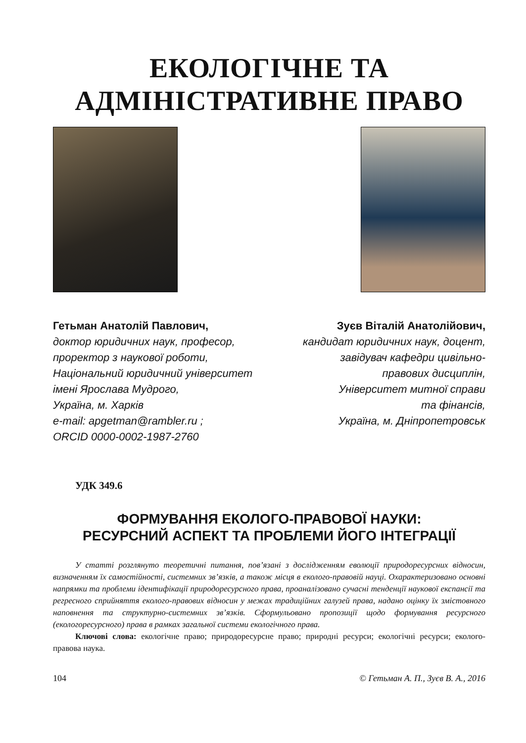ЕКОЛОГІЧНЕ ТА
АДМІНІСТРАТИВНЕ ПРАВО
Гетьман Анатолій Павлович,
доктор юридичних наук, професор,
проректор з наукової роботи,
Національний юридичний університет
імені Ярослава Мудрого,
Україна, м. Харків
e-mail: apgetman@rambler.ru ;
ORCID 0000-0002-1987-2760
Зуєв Віталій Анатолійович,
кандидат юридичних наук, доцент,
завідувач кафедри цивільно-
правових дисциплін,
Університет митної справи
та фінансів,
Україна, м. Дніпропетровськ
УДК 349.6
ФОРМУВАННЯ ЕКОЛОГО-ПРАВОВОЇ НАУКИ:
РЕСУРСНИЙ АСПЕКТ ТА ПРОБЛЕМИ ЙОГО ІНТЕГРАЦІЇ
У статті розглянуто теоретичні питання, пов’язані з дослідженням еволюції природоресурсних відносин, визначенням їх самостійності, системних зв’язків, а також місця в еколого-правовій науці. Охарактеризовано основні напрямки та проблеми ідентифікації природоресурсного права, проаналізовано сучасні тенденції наукової експансії та регресного сприйняття еколого-правових відносин у межах традиційних галузей права, надано оцінку їх змістовного наповнення та структурно-системних зв’язків. Сформульовано пропозиції щодо формування ресурсного (екологоресурсного) права в рамках загальної системи екологічного права.
Ключові слова: екологічне право; природоресурсне право; природні ресурси; екологічні ресурси; еколого-правова наука.
104 © Гетьман А. П., Зуєв В. А., 2016